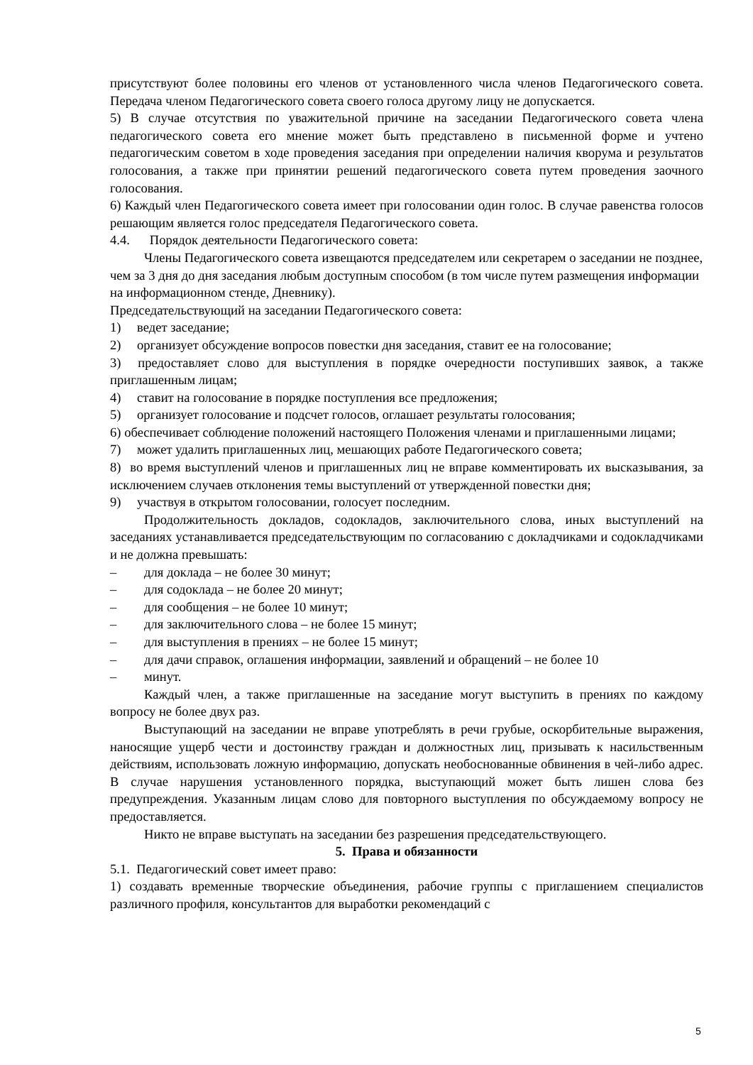присутствуют более половины его членов от установленного числа членов Педагогического совета. Передача членом Педагогического совета своего голоса другому лицу не допускается.
5) В случае отсутствия по уважительной причине на заседании Педагогического совета члена педагогического совета его мнение может быть представлено в письменной форме и учтено педагогическим советом в ходе проведения заседания при определении наличия кворума и результатов голосования, а также при принятии решений педагогического совета путем проведения заочного голосования.
6) Каждый член Педагогического совета имеет при голосовании один голос. В случае равенства голосов решающим является голос председателя Педагогического совета.
4.4. Порядок деятельности Педагогического совета:
Члены Педагогического совета извещаются председателем или секретарем о заседании не позднее, чем за 3 дня до дня заседания любым доступным способом (в том числе путем размещения информации на информационном стенде, Дневнику).
Председательствующий на заседании Педагогического совета:
1) ведет заседание;
2) организует обсуждение вопросов повестки дня заседания, ставит ее на голосование;
3) предоставляет слово для выступления в порядке очередности поступивших заявок, а также приглашенным лицам;
4) ставит на голосование в порядке поступления все предложения;
5) организует голосование и подсчет голосов, оглашает результаты голосования;
6) обеспечивает соблюдение положений настоящего Положения членами и приглашенными лицами;
7) может удалить приглашенных лиц, мешающих работе Педагогического совета;
8) во время выступлений членов и приглашенных лиц не вправе комментировать их высказывания, за исключением случаев отклонения темы выступлений от утвержденной повестки дня;
9) участвуя в открытом голосовании, голосует последним.
Продолжительность докладов, содокладов, заключительного слова, иных выступлений на заседаниях устанавливается председательствующим по согласованию с докладчиками и содокладчиками и не должна превышать:
– для доклада – не более 30 минут;
– для содоклада – не более 20 минут;
– для сообщения – не более 10 минут;
– для заключительного слова – не более 15 минут;
– для выступления в прениях – не более 15 минут;
– для дачи справок, оглашения информации, заявлений и обращений – не более 10
– минут.
Каждый член, а также приглашенные на заседание могут выступить в прениях по каждому вопросу не более двух раз.
Выступающий на заседании не вправе употреблять в речи грубые, оскорбительные выражения, наносящие ущерб чести и достоинству граждан и должностных лиц, призывать к насильственным действиям, использовать ложную информацию, допускать необоснованные обвинения в чей-либо адрес. В случае нарушения установленного порядка, выступающий может быть лишен слова без предупреждения. Указанным лицам слово для повторного выступления по обсуждаемому вопросу не предоставляется.
Никто не вправе выступать на заседании без разрешения председательствующего.
5. Права и обязанности
5.1. Педагогический совет имеет право:
1) создавать временные творческие объединения, рабочие группы с приглашением специалистов различного профиля, консультантов для выработки рекомендаций с
5